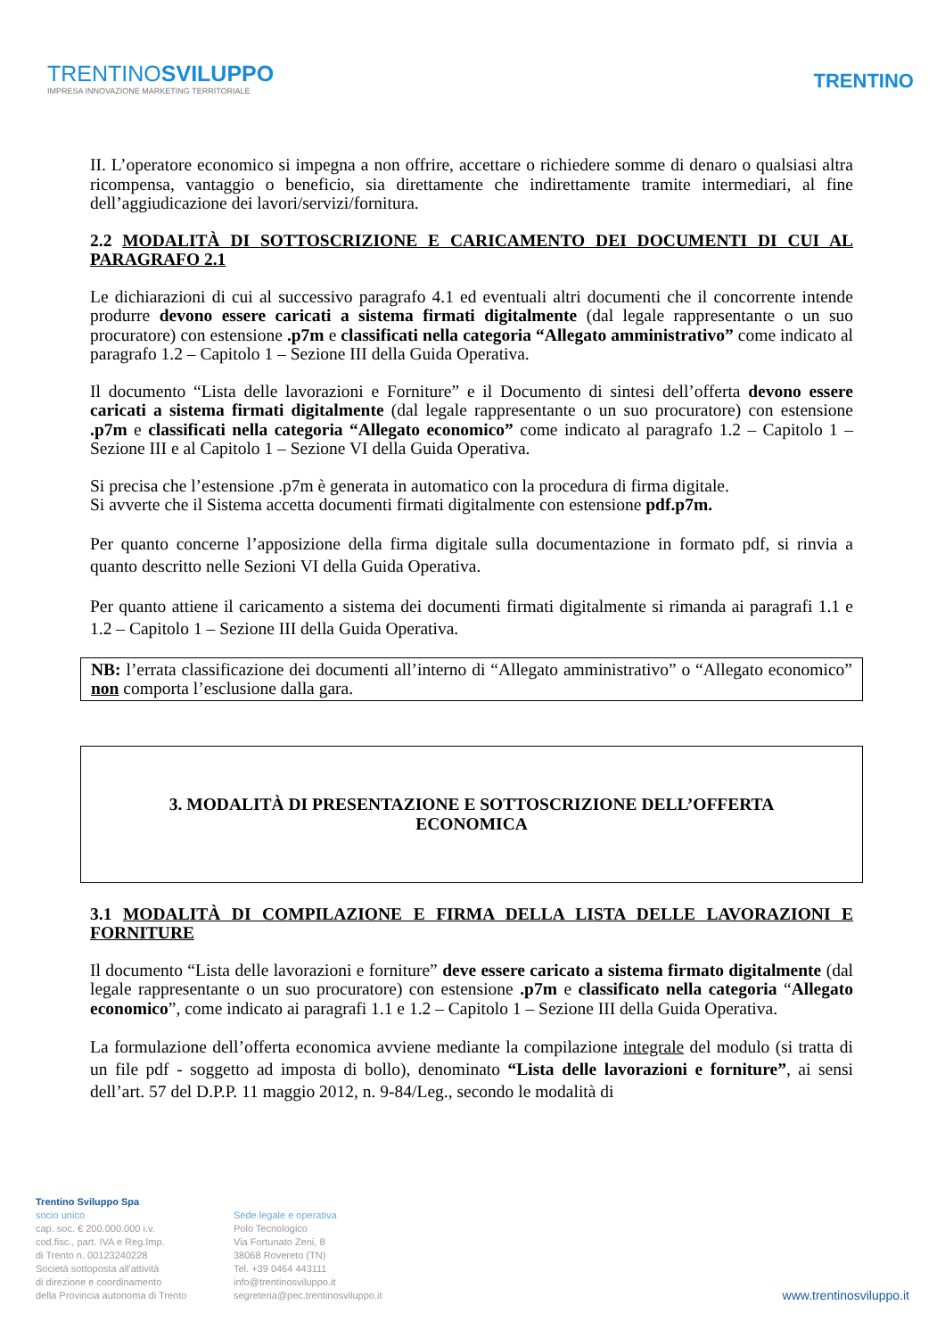TRENTINOSVILUPPO
IMPRESA INNOVAZIONE MARKETING TERRITORIALE
TRENTINO
II. L’operatore economico si impegna a non offrire, accettare o richiedere somme di denaro o qualsiasi altra ricompensa, vantaggio o beneficio, sia direttamente che indirettamente tramite intermediari, al fine dell’aggiudicazione dei lavori/servizi/fornitura.
2.2 MODALITÀ DI SOTTOSCRIZIONE E CARICAMENTO DEI DOCUMENTI DI CUI AL PARAGRAFO 2.1
Le dichiarazioni di cui al successivo paragrafo 4.1 ed eventuali altri documenti che il concorrente intende produrre devono essere caricati a sistema firmati digitalmente (dal legale rappresentante o un suo procuratore) con estensione .p7m e classificati nella categoria “Allegato amministrativo” come indicato al paragrafo 1.2 – Capitolo 1 – Sezione III della Guida Operativa.
Il documento “Lista delle lavorazioni e Forniture” e il Documento di sintesi dell’offerta devono essere caricati a sistema firmati digitalmente (dal legale rappresentante o un suo procuratore) con estensione .p7m e classificati nella categoria “Allegato economico” come indicato al paragrafo 1.2 – Capitolo 1 – Sezione III e al Capitolo 1 – Sezione VI della Guida Operativa.
Si precisa che l’estensione .p7m è generata in automatico con la procedura di firma digitale.
Si avverte che il Sistema accetta documenti firmati digitalmente con estensione pdf.p7m.
Per quanto concerne l’apposizione della firma digitale sulla documentazione in formato pdf, si rinvia a quanto descritto nelle Sezioni VI della Guida Operativa.
Per quanto attiene il caricamento a sistema dei documenti firmati digitalmente si rimanda ai paragrafi 1.1 e 1.2 – Capitolo 1 – Sezione III della Guida Operativa.
NB: l’errata classificazione dei documenti all’interno di “Allegato amministrativo” o “Allegato economico” non comporta l’esclusione dalla gara.
3. MODALITÀ DI PRESENTAZIONE E SOTTOSCRIZIONE DELL’OFFERTA
ECONOMICA
3.1 MODALITÀ DI COMPILAZIONE E FIRMA DELLA LISTA DELLE LAVORAZIONI E FORNITURE
Il documento “Lista delle lavorazioni e forniture” deve essere caricato a sistema firmato digitalmente (dal legale rappresentante o un suo procuratore) con estensione .p7m e classificato nella categoria “Allegato economico”, come indicato ai paragrafi 1.1 e 1.2 – Capitolo 1 – Sezione III della Guida Operativa.
La formulazione dell’offerta economica avviene mediante la compilazione integrale del modulo (si tratta di un file pdf - soggetto ad imposta di bollo), denominato “Lista delle lavorazioni e forniture”, ai sensi dell’art. 57 del D.P.P. 11 maggio 2012, n. 9-84/Leg., secondo le modalità di
Trentino Sviluppo Spa
socio unico
cap. soc. € 200.000.000 i.v.
cod.fisc., part. IVA e Reg.Imp.
di Trento n. 00123240228
Società sottoposta all'attività
di direzione e coordinamento
della Provincia autonoma di Trento
Sede legale e operativa
Polo Tecnologico
Via Fortunato Zeni, 8
38068 Rovereto (TN)
Tel. +39 0464 443111
info@trentinosviluppo.it
segreteria@pec.trentinosviluppo.it
www.trentinosviluppo.it